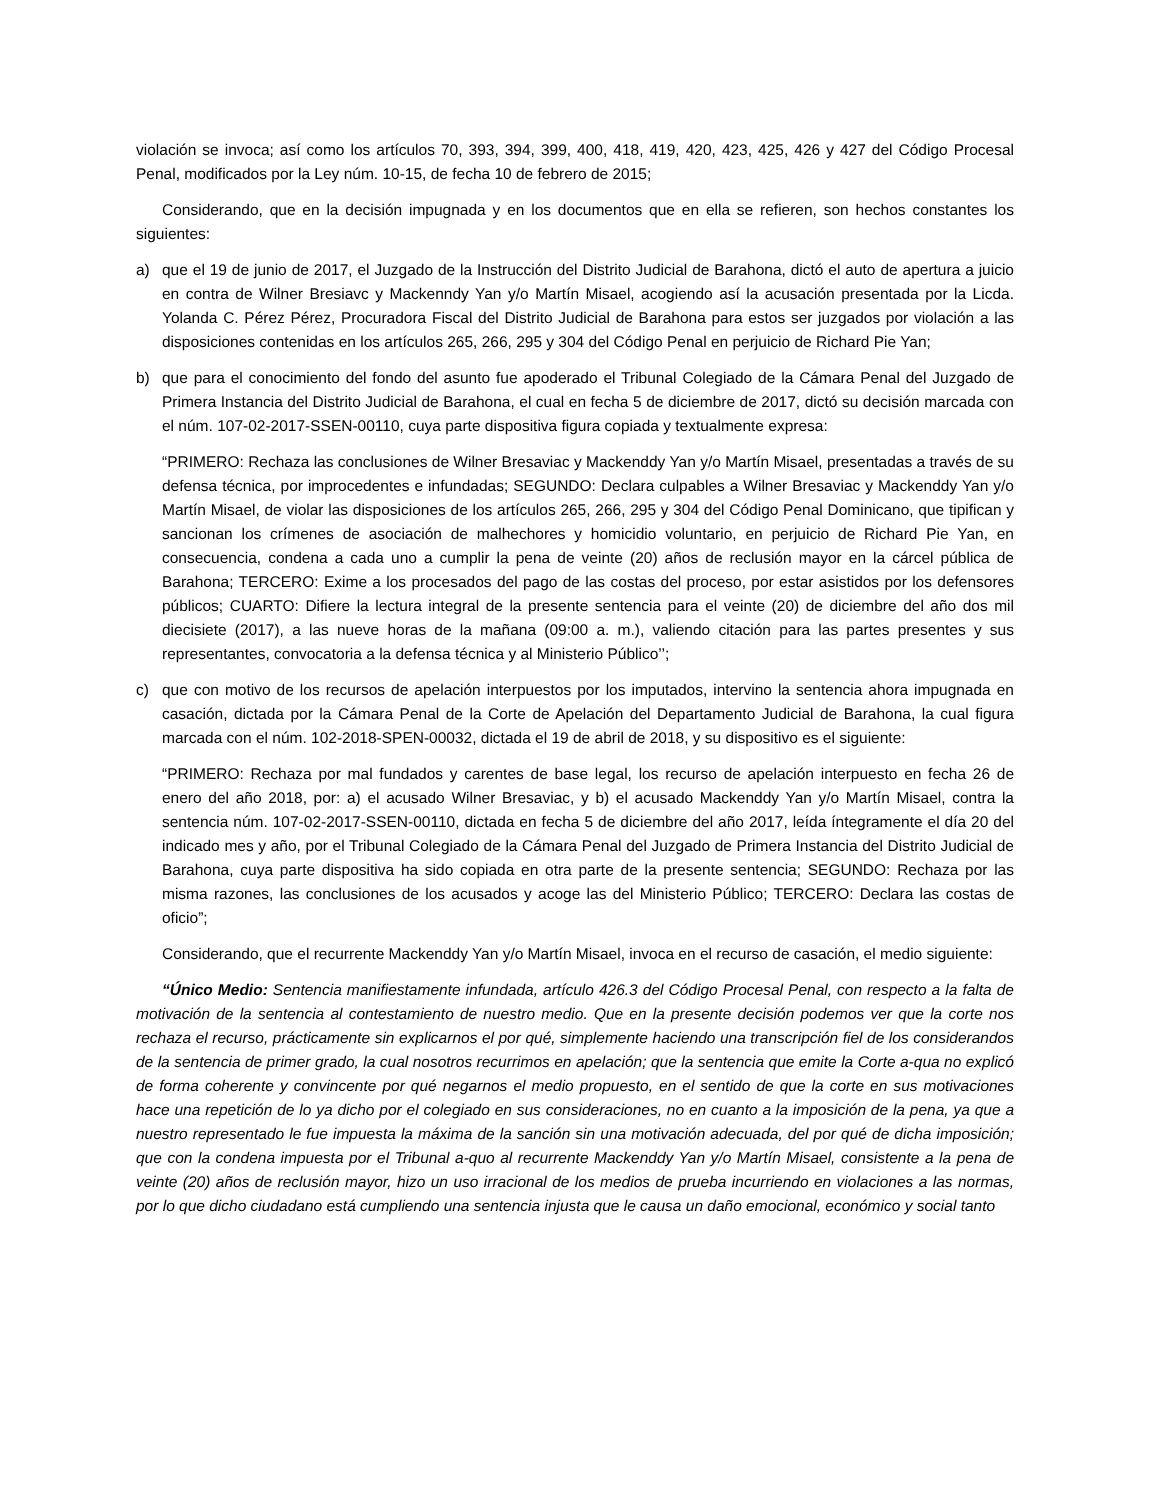violación se invoca; así como los artículos 70, 393, 394, 399, 400, 418, 419, 420, 423, 425, 426 y 427 del Código Procesal Penal, modificados por la Ley núm. 10-15, de fecha 10 de febrero de 2015;
Considerando, que en la decisión impugnada y en los documentos que en ella se refieren, son hechos constantes los siguientes:
a) que el 19 de junio de 2017, el Juzgado de la Instrucción del Distrito Judicial de Barahona, dictó el auto de apertura a juicio en contra de Wilner Bresiavc y Mackenndy Yan y/o Martín Misael, acogiendo así la acusación presentada por la Licda. Yolanda C. Pérez Pérez, Procuradora Fiscal del Distrito Judicial de Barahona para estos ser juzgados por violación a las disposiciones contenidas en los artículos 265, 266, 295 y 304 del Código Penal en perjuicio de Richard Pie Yan;
b) que para el conocimiento del fondo del asunto fue apoderado el Tribunal Colegiado de la Cámara Penal del Juzgado de Primera Instancia del Distrito Judicial de Barahona, el cual en fecha 5 de diciembre de 2017, dictó su decisión marcada con el núm. 107-02-2017-SSEN-00110, cuya parte dispositiva figura copiada y textualmente expresa:
“PRIMERO: Rechaza las conclusiones de Wilner Bresaviac y Mackenddy Yan y/o Martín Misael, presentadas a través de su defensa técnica, por improcedentes e infundadas; SEGUNDO: Declara culpables a Wilner Bresaviac y Mackenddy Yan y/o Martín Misael, de violar las disposiciones de los artículos 265, 266, 295 y 304 del Código Penal Dominicano, que tipifican y sancionan los crímenes de asociación de malhechores y homicidio voluntario, en perjuicio de Richard Pie Yan, en consecuencia, condena a cada uno a cumplir la pena de veinte (20) años de reclusión mayor en la cárcel pública de Barahona; TERCERO: Exime a los procesados del pago de las costas del proceso, por estar asistidos por los defensores públicos; CUARTO: Difiere la lectura integral de la presente sentencia para el veinte (20) de diciembre del año dos mil diecisiete (2017), a las nueve horas de la mañana (09:00 a. m.), valiendo citación para las partes presentes y sus representantes, convocatoria a la defensa técnica y al Ministerio Público’’;
c) que con motivo de los recursos de apelación interpuestos por los imputados, intervino la sentencia ahora impugnada en casación, dictada por la Cámara Penal de la Corte de Apelación del Departamento Judicial de Barahona, la cual figura marcada con el núm. 102-2018-SPEN-00032, dictada el 19 de abril de 2018, y su dispositivo es el siguiente:
“PRIMERO: Rechaza por mal fundados y carentes de base legal, los recurso de apelación interpuesto en fecha 26 de enero del año 2018, por: a) el acusado Wilner Bresaviac, y b) el acusado Mackenddy Yan y/o Martín Misael, contra la sentencia núm. 107-02-2017-SSEN-00110, dictada en fecha 5 de diciembre del año 2017, leída íntegramente el día 20 del indicado mes y año, por el Tribunal Colegiado de la Cámara Penal del Juzgado de Primera Instancia del Distrito Judicial de Barahona, cuya parte dispositiva ha sido copiada en otra parte de la presente sentencia; SEGUNDO: Rechaza por las misma razones, las conclusiones de los acusados y acoge las del Ministerio Público; TERCERO: Declara las costas de oficio”;
Considerando, que el recurrente Mackenddy Yan y/o Martín Misael, invoca en el recurso de casación, el medio siguiente:
“Único Medio: Sentencia manifiestamente infundada, artículo 426.3 del Código Procesal Penal, con respecto a la falta de motivación de la sentencia al contestamiento de nuestro medio. Que en la presente decisión podemos ver que la corte nos rechaza el recurso, prácticamente sin explicarnos el por qué, simplemente haciendo una transcripción fiel de los considerandos de la sentencia de primer grado, la cual nosotros recurrimos en apelación; que la sentencia que emite la Corte a-qua no explicó de forma coherente y convincente por qué negarnos el medio propuesto, en el sentido de que la corte en sus motivaciones hace una repetición de lo ya dicho por el colegiado en sus consideraciones, no en cuanto a la imposición de la pena, ya que a nuestro representado le fue impuesta la máxima de la sanción sin una motivación adecuada, del por qué de dicha imposición; que con la condena impuesta por el Tribunal a-quo al recurrente Mackenddy Yan y/o Martín Misael, consistente a la pena de veinte (20) años de reclusión mayor, hizo un uso irracional de los medios de prueba incurriendo en violaciones a las normas, por lo que dicho ciudadano está cumpliendo una sentencia injusta que le causa un daño emocional, económico y social tanto